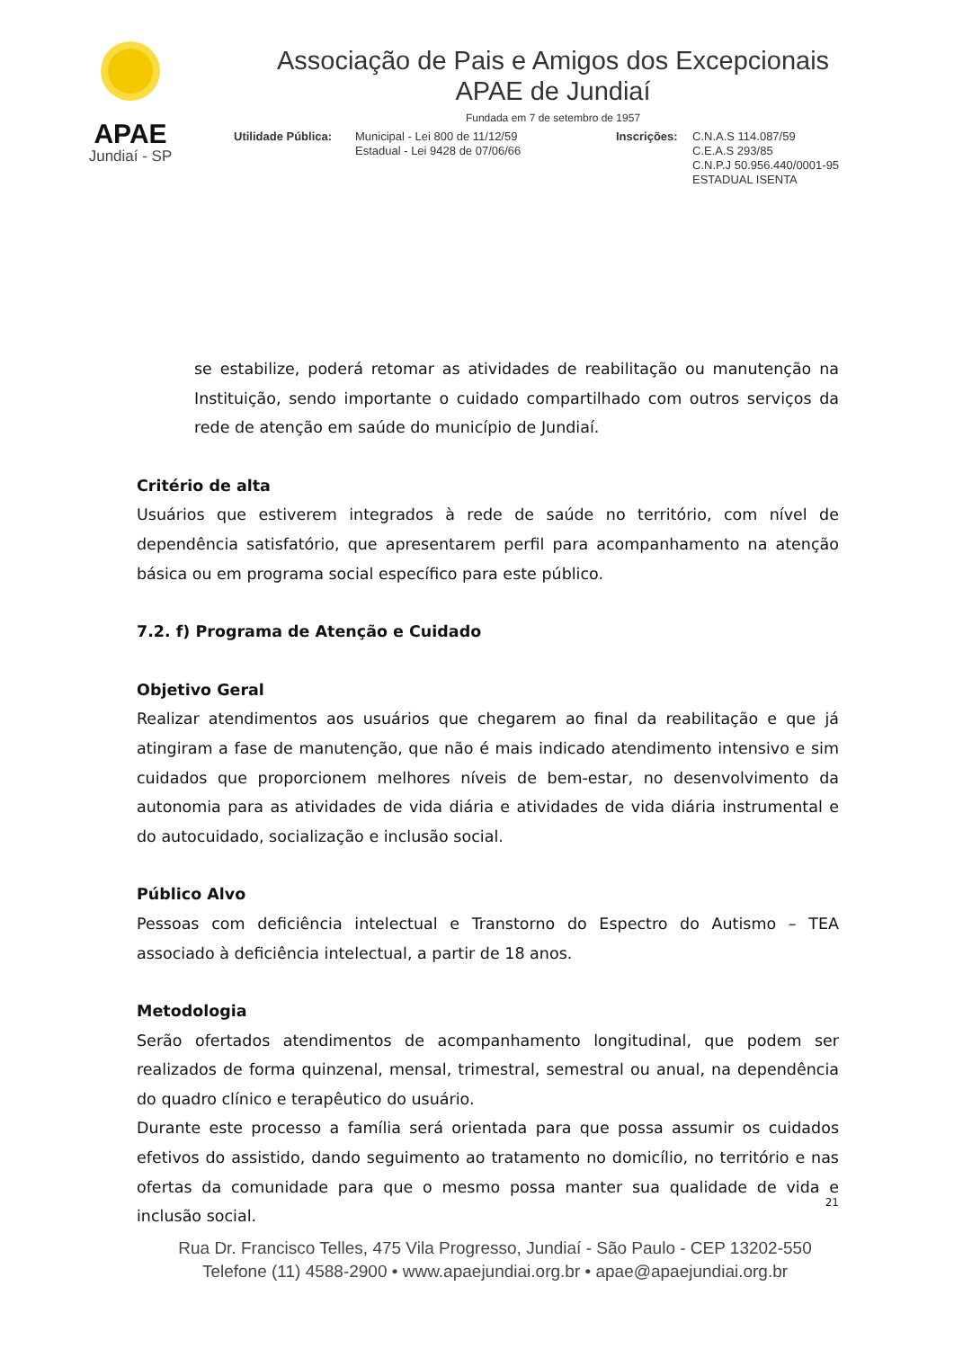APAE
Jundiaí - SP
Associação de Pais e Amigos dos Excepcionais
APAE de Jundiaí
Fundada em 7 de setembro de 1957
Utilidade Pública:
Municipal - Lei 800 de 11/12/59
Estadual - Lei 9428 de 07/06/66
Inscrições:
C.N.A.S 114.087/59
C.E.A.S 293/85
C.N.P.J 50.956.440/0001-95
ESTADUAL ISENTA
se estabilize, poderá retomar as atividades de reabilitação ou manutenção na Instituição, sendo importante o cuidado compartilhado com outros serviços da rede de atenção em saúde do município de Jundiaí.
Critério de alta
Usuários que estiverem integrados à rede de saúde no território, com nível de dependência satisfatório, que apresentarem perfil para acompanhamento na atenção básica ou em programa social específico para este público.
7.2. f) Programa de Atenção e Cuidado
Objetivo Geral
Realizar atendimentos aos usuários que chegarem ao final da reabilitação e que já atingiram a fase de manutenção, que não é mais indicado atendimento intensivo e sim cuidados que proporcionem melhores níveis de bem-estar, no desenvolvimento da autonomia para as atividades de vida diária e atividades de vida diária instrumental e do autocuidado, socialização e inclusão social.
Público Alvo
Pessoas com deficiência intelectual e Transtorno do Espectro do Autismo – TEA associado à deficiência intelectual, a partir de 18 anos.
Metodologia
Serão ofertados atendimentos de acompanhamento longitudinal, que podem ser realizados de forma quinzenal, mensal, trimestral, semestral ou anual, na dependência do quadro clínico e terapêutico do usuário.
Durante este processo a família será orientada para que possa assumir os cuidados efetivos do assistido, dando seguimento ao tratamento no domicílio, no território e nas ofertas da comunidade para que o mesmo possa manter sua qualidade de vida e inclusão social.
21
Rua Dr. Francisco Telles, 475 Vila Progresso, Jundiaí - São Paulo - CEP 13202-550
Telefone (11) 4588-2900 • www.apaejundiai.org.br • apae@apaejundiai.org.br